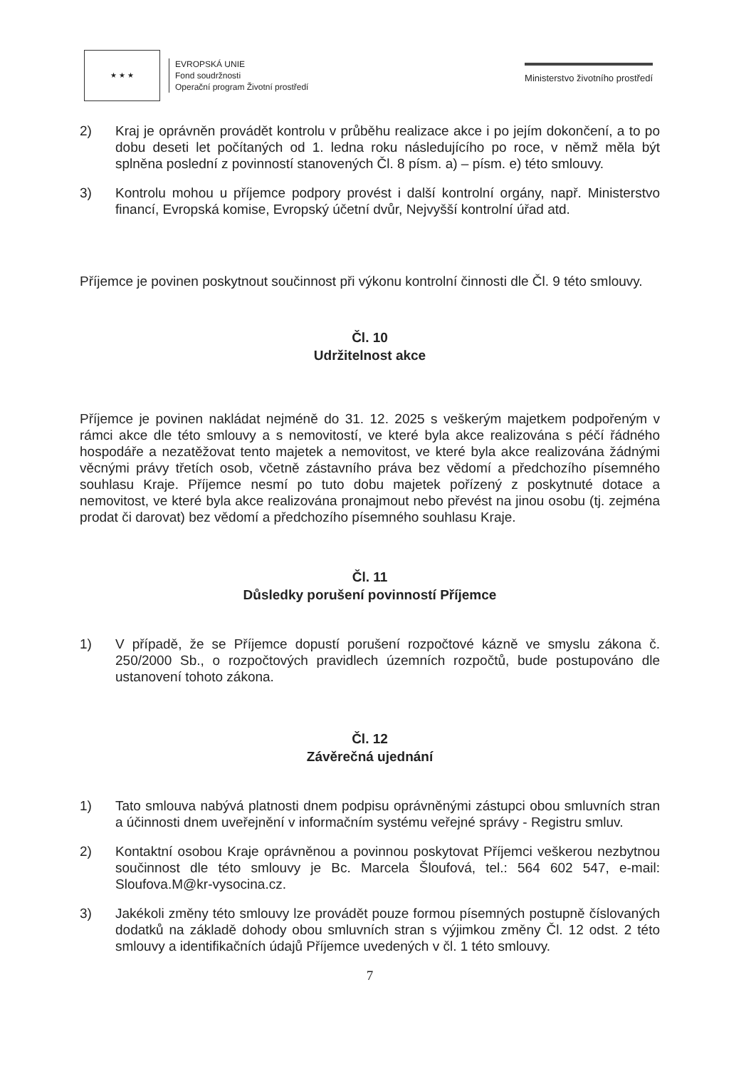★ ★ ★
EVROPSKÁ UNIE
Fond soudržnosti
Operační program Životní prostředí
Ministerstvo životního prostředí
2) Kraj je oprávněn provádět kontrolu v průběhu realizace akce i po jejím dokončení, a to po dobu deseti let počítaných od 1. ledna roku následujícího po roce, v němž měla být splněna poslední z povinností stanovených Čl. 8 písm. a) – písm. e) této smlouvy.
3) Kontrolu mohou u příjemce podpory provést i další kontrolní orgány, např. Ministerstvo financí, Evropská komise, Evropský účetní dvůr, Nejvyšší kontrolní úřad atd.
Příjemce je povinen poskytnout součinnost při výkonu kontrolní činnosti dle Čl. 9 této smlouvy.
Čl. 10
Udržitelnost akce
Příjemce je povinen nakládat nejméně do 31. 12. 2025 s veškerým majetkem podpořeným v rámci akce dle této smlouvy a s nemovitostí, ve které byla akce realizována s péčí řádného hospodáře a nezatěžovat tento majetek a nemovitost, ve které byla akce realizována žádnými věcnými právy třetích osob, včetně zástavního práva bez vědomí a předchozího písemného souhlasu Kraje. Příjemce nesmí po tuto dobu majetek pořízený z poskytnuté dotace a nemovitost, ve které byla akce realizována pronajmout nebo převést na jinou osobu (tj. zejména prodat či darovat) bez vědomí a předchozího písemného souhlasu Kraje.
Čl. 11
Důsledky porušení povinností Příjemce
1) V případě, že se Příjemce dopustí porušení rozpočtové kázně ve smyslu zákona č. 250/2000 Sb., o rozpočtových pravidlech územních rozpočtů, bude postupováno dle ustanovení tohoto zákona.
Čl. 12
Závěrečná ujednání
1) Tato smlouva nabývá platnosti dnem podpisu oprávněnými zástupci obou smluvních stran a účinnosti dnem uveřejnění v informačním systému veřejné správy - Registru smluv.
2) Kontaktní osobou Kraje oprávněnou a povinnou poskytovat Příjemci veškerou nezbytnou součinnost dle této smlouvy je Bc. Marcela Šloufová, tel.: 564 602 547, e-mail: Sloufova.M@kr-vysocina.cz.
3) Jakékoli změny této smlouvy lze provádět pouze formou písemných postupně číslovaných dodatků na základě dohody obou smluvních stran s výjimkou změny Čl. 12 odst. 2 této smlouvy a identifikačních údajů Příjemce uvedených v čl. 1 této smlouvy.
7